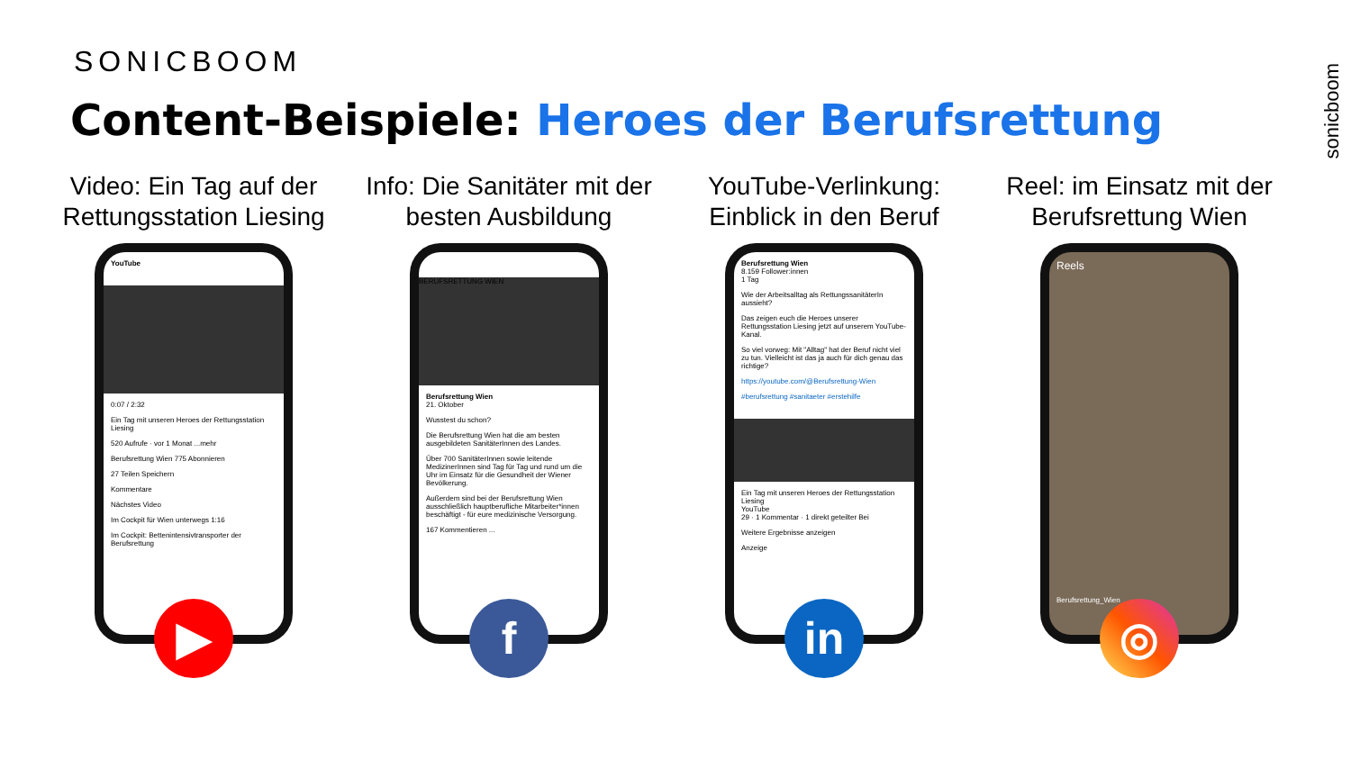SONICBOOM
Content-Beispiele: Heroes der Berufsrettung
sonicboom
Video: Ein Tag auf der Rettungsstation Liesing
YouTube
0:07 / 2:32
Ein Tag mit unseren Heroes der Rettungsstation Liesing
520 Aufrufe · vor 1 Monat ...mehr
Berufsrettung Wien 775 Abonnieren
27 Teilen Speichern
Kommentare
Nächstes Video
Im Cockpit für Wien unterwegs 1:16
Im Cockpit: Bettenintensivtransporter der Berufsrettung
▶
Info: Die Sanitäter mit der besten Ausbildung
BERUFSRETTUNG WIEN
Berufsrettung Wien
21. Oktober
Wusstest du schon?
Die Berufsrettung Wien hat die am besten ausgebildeten SanitäterInnen des Landes.
Über 700 SanitäterInnen sowie leitende MedizinerInnen sind Tag für Tag und rund um die Uhr im Einsatz für die Gesundheit der Wiener Bevölkerung.
Außerdem sind bei der Berufsrettung Wien ausschließlich hauptberufliche Mitarbeiter*innen beschäftigt - für eure medizinische Versorgung.
167 Kommentieren ...
f
YouTube-Verlinkung: Einblick in den Beruf
Berufsrettung Wien
8.159 Follower:innen
1 Tag
Wie der Arbeitsalltag als RettungssanitäterIn aussieht?
Das zeigen euch die Heroes unserer Rettungsstation Liesing jetzt auf unserem YouTube-Kanal.
So viel vorweg: Mit "Alltag" hat der Beruf nicht viel zu tun. Vielleicht ist das ja auch für dich genau das richtige?
https://youtube.com/@Berufsrettung-Wien
#berufsrettung #sanitaeter #erstehilfe
Ein Tag mit unseren Heroes der Rettungsstation Liesing
YouTube
29 · 1 Kommentar · 1 direkt geteilter Bei
Weitere Ergebnisse anzeigen
Anzeige
in
Reel: im Einsatz mit der Berufsrettung Wien
Reels
Berufsrettung_Wien
◎